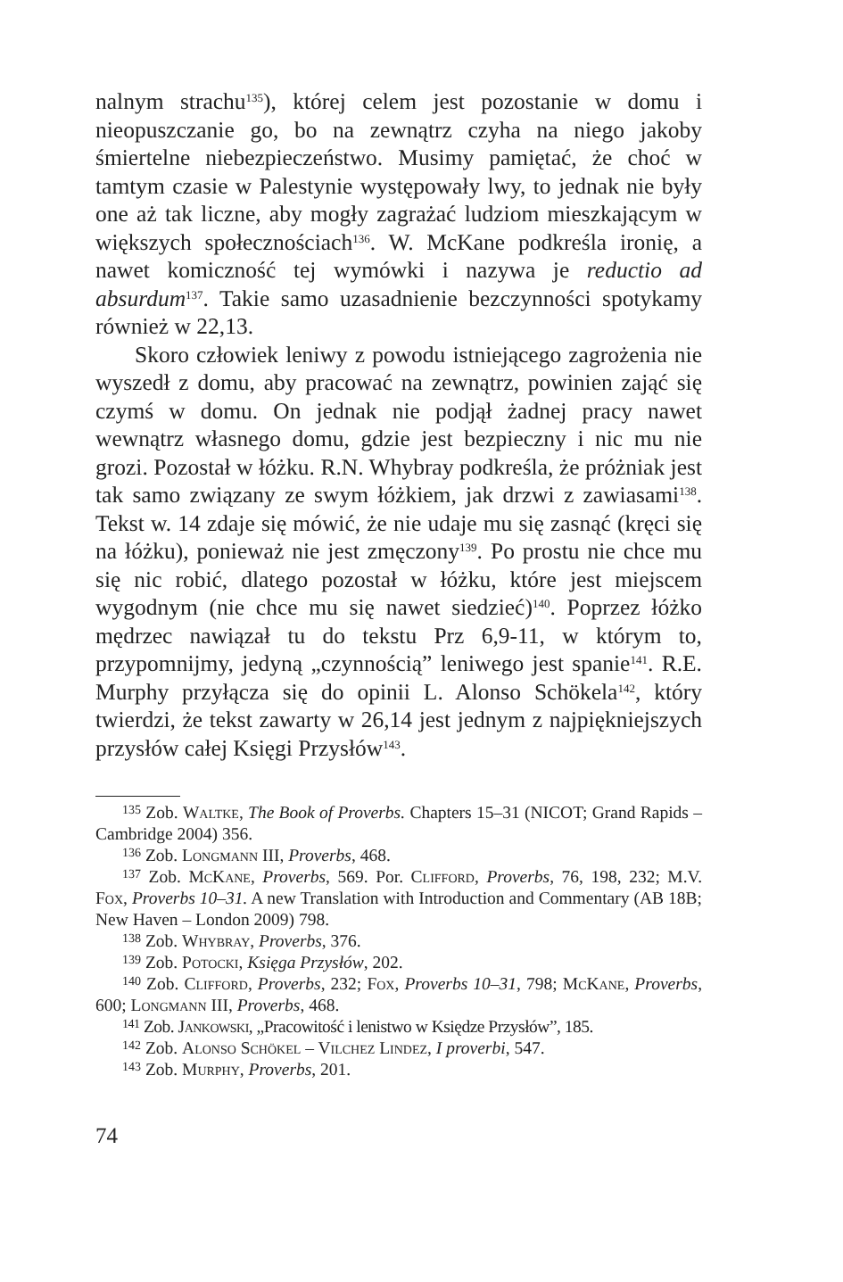nalnym strachu<sup>135</sup>), której celem jest pozostanie w domu i nieopuszczanie go, bo na zewnątrz czyha na niego jakoby śmiertelne niebezpieczeństwo. Musimy pamiętać, że choć w tamtym czasie w Palestynie występowały lwy, to jednak nie były one aż tak liczne, aby mogły zagrażać ludziom mieszkającym w większych społecznościach<sup>136</sup>. W. McKane podkreśla ironię, a nawet komiczność tej wymówki i nazywa je reductio ad absurdum<sup>137</sup>. Takie samo uzasadnienie bezczynności spotykamy również w 22,13.
Skoro człowiek leniwy z powodu istniejącego zagrożenia nie wyszedł z domu, aby pracować na zewnątrz, powinien zająć się czymś w domu. On jednak nie podjął żadnej pracy nawet wewnątrz własnego domu, gdzie jest bezpieczny i nic mu nie grozi. Pozostał w łóżku. R.N. Whybray podkreśla, że próżniak jest tak samo związany ze swym łóżkiem, jak drzwi z zawiasami<sup>138</sup>. Tekst w. 14 zdaje się mówić, że nie udaje mu się zasnąć (kręci się na łóżku), ponieważ nie jest zmęczony<sup>139</sup>. Po prostu nie chce mu się nic robić, dlatego pozostał w łóżku, które jest miejscem wygodnym (nie chce mu się nawet siedzieć)<sup>140</sup>. Poprzez łóżko mędrzec nawiązał tu do tekstu Prz 6,9-11, w którym to, przypomnijmy, jedyną „czynnością” leniwego jest spanie<sup>141</sup>. R.E. Murphy przyłącza się do opinii L. Alonso Schökela<sup>142</sup>, który twierdzi, że tekst zawarty w 26,14 jest jednym z najpiękniejszych przysłów całej Księgi Przysłów<sup>143</sup>.
<sup>135</sup> Zob. Waltke, The Book of Proverbs. Chapters 15–31 (NICOT; Grand Rapids – Cambridge 2004) 356.
<sup>136</sup> Zob. Longmann III, Proverbs, 468.
<sup>137</sup> Zob. McKane, Proverbs, 569. Por. Clifford, Proverbs, 76, 198, 232; M.V. Fox, Proverbs 10–31. A new Translation with Introduction and Commentary (AB 18B; New Haven – London 2009) 798.
<sup>138</sup> Zob. Whybray, Proverbs, 376.
<sup>139</sup> Zob. Potocki, Księga Przysłów, 202.
<sup>140</sup> Zob. Clifford, Proverbs, 232; Fox, Proverbs 10–31, 798; McKane, Proverbs, 600; Longmann III, Proverbs, 468.
<sup>141</sup> Zob. Jankowski, „Pracowitość i lenistwo w Księdze Przysłów”, 185.
<sup>142</sup> Zob. Alonso Schökel – Vilchez Lindez, I proverbi, 547.
<sup>143</sup> Zob. Murphy, Proverbs, 201.
74